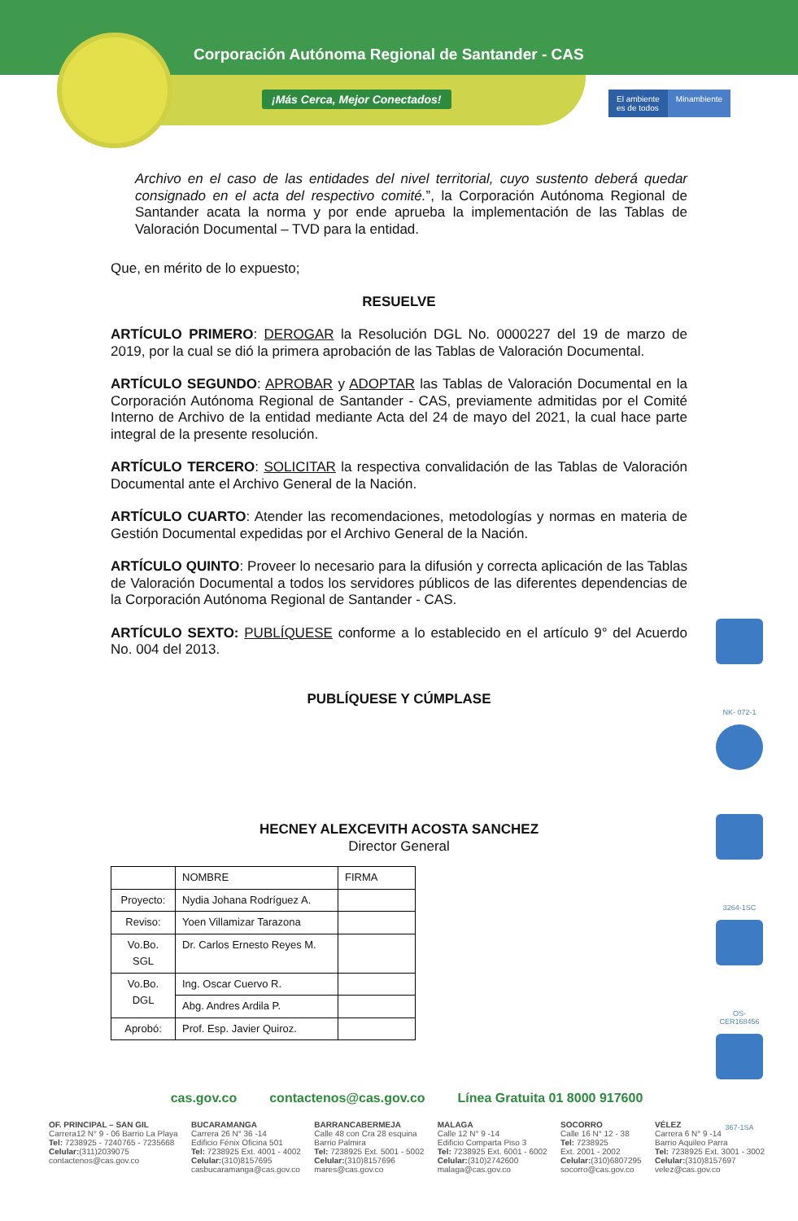Corporación Autónoma Regional de Santander - CAS
¡Más Cerca, Mejor Conectados!
El ambiente
es de todos
Minambiente
Archivo en el caso de las entidades del nivel territorial, cuyo sustento deberá quedar consignado en el acta del respectivo comité.”, la Corporación Autónoma Regional de Santander acata la norma y por ende aprueba la implementación de las Tablas de Valoración Documental – TVD para la entidad.
Que, en mérito de lo expuesto;
RESUELVE
ARTÍCULO PRIMERO: DEROGAR la Resolución DGL No. 0000227 del 19 de marzo de 2019, por la cual se dió la primera aprobación de las Tablas de Valoración Documental.
ARTÍCULO SEGUNDO: APROBAR y ADOPTAR las Tablas de Valoración Documental en la Corporación Autónoma Regional de Santander - CAS, previamente admitidas por el Comité Interno de Archivo de la entidad mediante Acta del 24 de mayo del 2021, la cual hace parte integral de la presente resolución.
ARTÍCULO TERCERO: SOLICITAR la respectiva convalidación de las Tablas de Valoración Documental ante el Archivo General de la Nación.
ARTÍCULO CUARTO: Atender las recomendaciones, metodologías y normas en materia de Gestión Documental expedidas por el Archivo General de la Nación.
ARTÍCULO QUINTO: Proveer lo necesario para la difusión y correcta aplicación de las Tablas de Valoración Documental a todos los servidores públicos de las diferentes dependencias de la Corporación Autónoma Regional de Santander - CAS.
ARTÍCULO SEXTO: PUBLÍQUESE conforme a lo establecido en el artículo 9° del Acuerdo No. 004 del 2013.
PUBLÍQUESE Y CÚMPLASE
HECNEY ALEXCEVITH ACOSTA SANCHEZ
Director General
| | NOMBRE | FIRMA |
| --- | --- | --- |
| Proyecto: | Nydia Johana Rodríguez A. | |
| Reviso: | Yoen Villamizar Tarazona | |
| Vo.Bo. SGL | Dr. Carlos Ernesto Reyes M. | |
| Vo.Bo. DGL | Ing. Oscar Cuervo R. | |
| | Abg. Andres Ardila P. | |
| Aprobó: | Prof. Esp. Javier Quiroz. | |
NK- 072-1
3264-1SC
OS-CER168456
367-1SA
cas.gov.co contactenos@cas.gov.co Línea Gratuita 01 8000 917600
OF. PRINCIPAL – SAN GIL
Carrera12 N° 9 - 06 Barrio La Playa
Tel: 7238925 - 7240765 - 7235668
Celular:(311)2039075
contactenos@cas.gov.co
BUCARAMANGA
Carrera 26 N° 36 -14
Edificio Fénix Oficina 501
Tel: 7238925 Ext. 4001 - 4002
Celular:(310)8157695
casbucaramanga@cas.gov.co
BARRANCABERMEJA
Calle 48 con Cra 28 esquina
Barrio Palmira
Tel: 7238925 Ext. 5001 - 5002
Celular:(310)8157696
mares@cas.gov.co
MALAGA
Calle 12 N° 9 -14
Edificio Comparta Piso 3
Tel: 7238925 Ext. 6001 - 6002
Celular:(310)2742600
malaga@cas.gov.co
SOCORRO
Calle 16 N° 12 - 38
Tel: 7238925
Ext. 2001 - 2002
Celular:(310)6807295
socorro@cas.gov.co
VÉLEZ
Carrera 6 N° 9 -14
Barrio Aquileo Parra
Tel: 7238925 Ext. 3001 - 3002
Celular:(310)8157697
velez@cas.gov.co